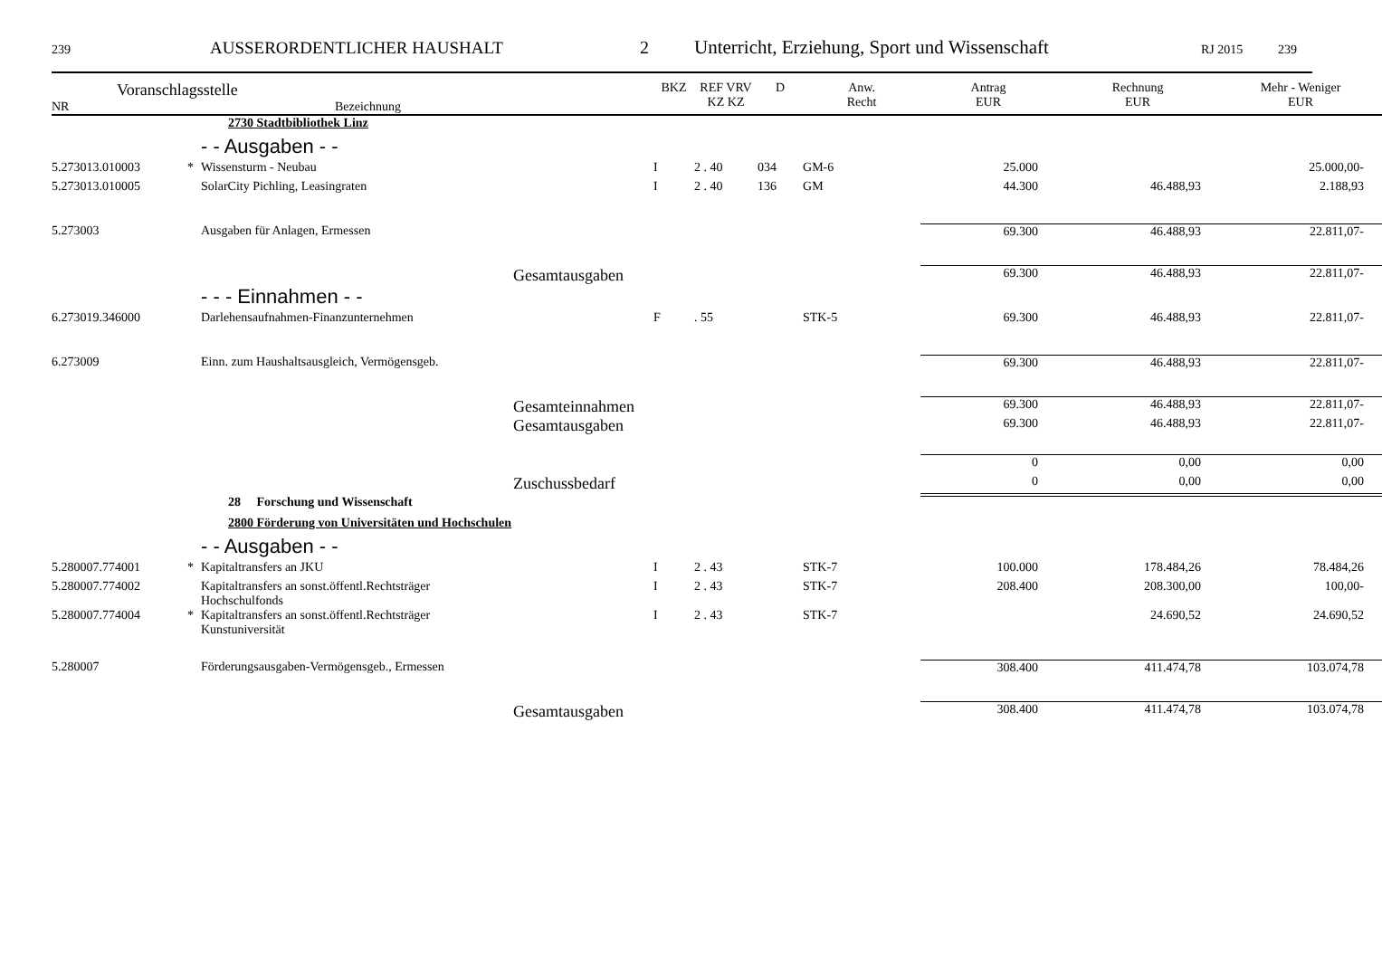239 AUSSERORDENTLICHER HAUSHALT 2 Unterricht, Erziehung, Sport und Wissenschaft RJ 2015 239
| Voranschlagsstelle NR Bezeichnung | | | BKZ | REF VRV KZ KZ | D | Anw. Recht | Antrag EUR | Rechnung EUR | Mehr - Weniger EUR |
| --- | --- | --- | --- | --- | --- | --- | --- | --- | --- |
| | | 2730 Stadtbibliothek Linz | | | | | | | |
| | | - - Ausgaben - - | | | | | | | |
| 5.273013.010003 | * | Wissensturm - Neubau | I | 2 . 40 | 034 | GM-6 | 25.000 | | 25.000,00- |
| 5.273013.010005 | | SolarCity Pichling, Leasingraten | I | 2 . 40 | 136 | GM | 44.300 | 46.488,93 | 2.188,93 |
| 5.273003 | | Ausgaben für Anlagen, Ermessen | | | | | 69.300 | 46.488,93 | 22.811,07- |
| | | Gesamtausgaben | | | | | 69.300 | 46.488,93 | 22.811,07- |
| | | - - - Einnahmen - - | | | | | | | |
| 6.273019.346000 | | Darlehensaufnahmen-Finanzunternehmen | F | . 55 | | STK-5 | 69.300 | 46.488,93 | 22.811,07- |
| 6.273009 | | Einn. zum Haushaltsausgleich, Vermögensgeb. | | | | | 69.300 | 46.488,93 | 22.811,07- |
| | | Gesamteinnahmen | | | | | 69.300 | 46.488,93 | 22.811,07- |
| | | Gesamtausgaben | | | | | 69.300 | 46.488,93 | 22.811,07- |
| | | | | | | | 0 | 0,00 | 0,00 |
| | | Zuschussbedarf | | | | | 0 | 0,00 | 0,00 |
| | | 28 Forschung und Wissenschaft | | | | | | | |
| | | 2800 Förderung von Universitäten und Hochschulen | | | | | | | |
| | | - - Ausgaben - - | | | | | | | |
| 5.280007.774001 | * | Kapitaltransfers an JKU | I | 2 . 43 | | STK-7 | 100.000 | 178.484,26 | 78.484,26 |
| 5.280007.774002 | | Kapitaltransfers an sonst.öffentl.Rechtsträger Hochschulfonds | I | 2 . 43 | | STK-7 | 208.400 | 208.300,00 | 100,00- |
| 5.280007.774004 | * | Kapitaltransfers an sonst.öffentl.Rechtsträger Kunstuniversität | I | 2 . 43 | | STK-7 | | 24.690,52 | 24.690,52 |
| 5.280007 | | Förderungsausgaben-Vermögensgeb., Ermessen | | | | | 308.400 | 411.474,78 | 103.074,78 |
| | | Gesamtausgaben | | | | | 308.400 | 411.474,78 | 103.074,78 |